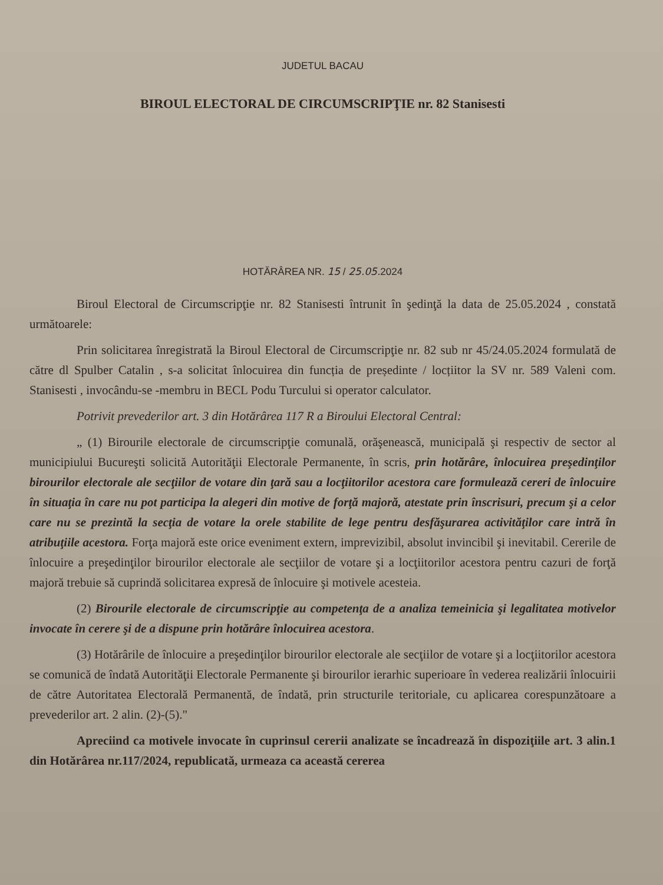JUDETUL BACAU
BIROUL ELECTORAL DE CIRCUMSCRIPŢIE nr. 82 Stanisesti
HOTĂRÂREA NR. 15 / 25.05. 2024
Biroul Electoral de Circumscripţie nr. 82 Stanisesti întrunit în şedinţă la data de 25.05.2024 , constată următoarele:
Prin solicitarea înregistrată la Biroul Electoral de Circumscripţie nr. 82 sub nr 45/24.05.2024 formulată de către dl Spulber Catalin , s-a solicitat înlocuirea din funcția de președinte / locțiitor la SV nr. 589 Valeni com. Stanisesti , invocându-se -membru in BECL Podu Turcului si operator calculator.
Potrivit prevederilor art. 3 din Hotărârea 117 R a Biroului Electoral Central:
„ (1) Birourile electorale de circumscripţie comunală, orăşenească, municipală şi respectiv de sector al municipiului Bucureşti solicită Autorităţii Electorale Permanente, în scris, prin hotărâre, înlocuirea preşedinţilor birourilor electorale ale secţiilor de votare din ţară sau a locţiitorilor acestora care formulează cereri de înlocuire în situaţia în care nu pot participa la alegeri din motive de forţă majoră, atestate prin înscrisuri, precum şi a celor care nu se prezintă la secţia de votare la orele stabilite de lege pentru desfăşurarea activităţilor care intră în atribuţiile acestora. Forţa majoră este orice eveniment extern, imprevizibil, absolut invincibil şi inevitabil. Cererile de înlocuire a preşedinţilor birourilor electorale ale secţiilor de votare şi a locţiitorilor acestora pentru cazuri de forţă majoră trebuie să cuprindă solicitarea expresă de înlocuire şi motivele acesteia.
(2) Birourile electorale de circumscripţie au competenţa de a analiza temeinicia şi legalitatea motivelor invocate în cerere şi de a dispune prin hotărâre înlocuirea acestora.
(3) Hotărârile de înlocuire a preşedinţilor birourilor electorale ale secţiilor de votare şi a locţiitorilor acestora se comunică de îndată Autorităţii Electorale Permanente şi birourilor ierarhic superioare în vederea realizării înlocuirii de către Autoritatea Electorală Permanentă, de îndată, prin structurile teritoriale, cu aplicarea corespunzătoare a prevederilor art. 2 alin. (2)-(5)."
Apreciind ca motivele invocate în cuprinsul cererii analizate se încadrează în dispoziţiile art. 3 alin.1 din Hotărârea nr.117/2024, republicată, urmeaza ca această cererea